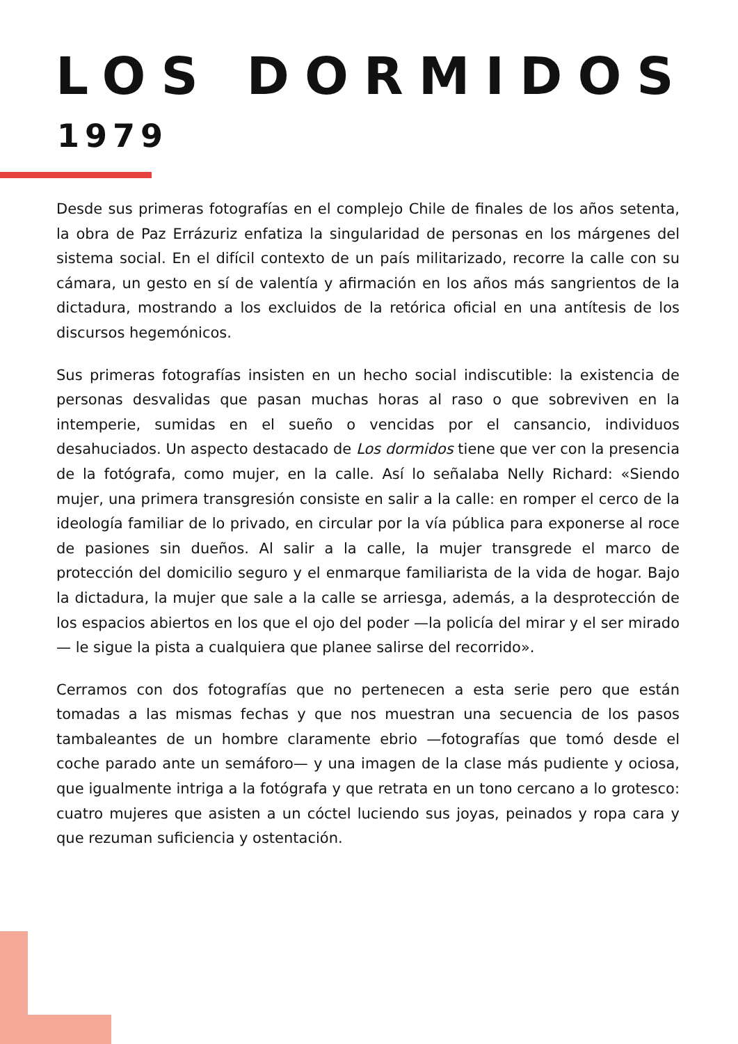LOS DORMIDOS
1979
Desde sus primeras fotografías en el complejo Chile de finales de los años setenta, la obra de Paz Errázuriz enfatiza la singularidad de personas en los márgenes del sistema social. En el difícil contexto de un país militarizado, recorre la calle con su cámara, un gesto en sí de valentía y afirmación en los años más sangrientos de la dictadura, mostrando a los excluidos de la retórica oficial en una antítesis de los discursos hegemónicos.
Sus primeras fotografías insisten en un hecho social indiscutible: la existencia de personas desvalidas que pasan muchas horas al raso o que sobreviven en la intemperie, sumidas en el sueño o vencidas por el cansancio, individuos desahuciados. Un aspecto destacado de Los dormidos tiene que ver con la presencia de la fotógrafa, como mujer, en la calle. Así lo señalaba Nelly Richard: «Siendo mujer, una primera transgresión consiste en salir a la calle: en romper el cerco de la ideología familiar de lo privado, en circular por la vía pública para exponerse al roce de pasiones sin dueños. Al salir a la calle, la mujer transgrede el marco de protección del domicilio seguro y el enmarque familiarista de la vida de hogar. Bajo la dictadura, la mujer que sale a la calle se arriesga, además, a la desprotección de los espacios abiertos en los que el ojo del poder —la policía del mirar y el ser mirado— le sigue la pista a cualquiera que planee salirse del recorrido».
Cerramos con dos fotografías que no pertenecen a esta serie pero que están tomadas a las mismas fechas y que nos muestran una secuencia de los pasos tambaleantes de un hombre claramente ebrio —fotografías que tomó desde el coche parado ante un semáforo— y una imagen de la clase más pudiente y ociosa, que igualmente intriga a la fotógrafa y que retrata en un tono cercano a lo grotesco: cuatro mujeres que asisten a un cóctel luciendo sus joyas, peinados y ropa cara y que rezuman suficiencia y ostentación.